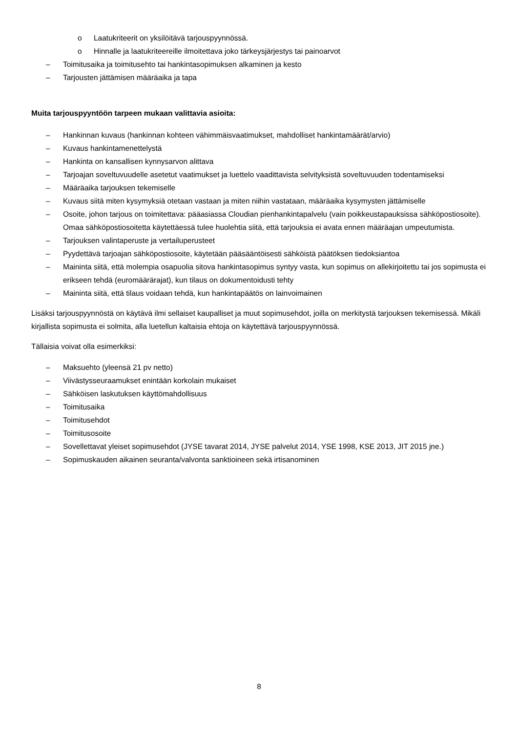o Laatukriteerit on yksilöitävä tarjouspyynnössä.
o Hinnalle ja laatukriteereille ilmoitettava joko tärkeysjärjestys tai painoarvot
– Toimitusaika ja toimitusehto tai hankintasopimuksen alkaminen ja kesto
– Tarjousten jättämisen määräaika ja tapa
Muita tarjouspyyntöön tarpeen mukaan valittavia asioita:
– Hankinnan kuvaus (hankinnan kohteen vähimmäisvaatimukset, mahdolliset hankintamäärät/arvio)
– Kuvaus hankintamenettelystä
– Hankinta on kansallisen kynnysarvon alittava
– Tarjoajan soveltuvuudelle asetetut vaatimukset ja luettelo vaadittavista selvityksistä soveltuvuuden todentamiseksi
– Määräaika tarjouksen tekemiselle
– Kuvaus siitä miten kysymyksiä otetaan vastaan ja miten niihin vastataan, määräaika kysymysten jättämiselle
– Osoite, johon tarjous on toimitettava: pääasiassa Cloudian pienhankintapalvelu (vain poikkeustapauksissa sähköpostiosoite). Omaa sähköpostiosoitetta käytettäessä tulee huolehtia siitä, että tarjouksia ei avata ennen määräajan umpeutumista.
– Tarjouksen valintaperuste ja vertailuperusteet
– Pyydettävä tarjoajan sähköpostiosoite, käytetään pääsääntöisesti sähköistä päätöksen tiedoksiantoa
– Maininta siitä, että molempia osapuolia sitova hankintasopimus syntyy vasta, kun sopimus on allekirjoitettu tai jos sopimusta ei erikseen tehdä (euromäärärajat), kun tilaus on dokumentoidusti tehty
– Maininta siitä, että tilaus voidaan tehdä, kun hankintapäätös on lainvoimainen
Lisäksi tarjouspyynnöstä on käytävä ilmi sellaiset kaupalliset ja muut sopimusehdot, joilla on merkitystä tarjouksen tekemisessä. Mikäli kirjallista sopimusta ei solmita, alla luetellun kaltaisia ehtoja on käytettävä tarjouspyynnössä.
Tällaisia voivat olla esimerkiksi:
– Maksuehto (yleensä 21 pv netto)
– Viivästysseuraamukset enintään korkolain mukaiset
– Sähköisen laskutuksen käyttömahdollisuus
– Toimitusaika
– Toimitusehdot
– Toimitusosoite
– Sovellettavat yleiset sopimusehdot (JYSE tavarat 2014, JYSE palvelut 2014, YSE 1998, KSE 2013, JIT 2015 jne.)
– Sopimuskauden aikainen seuranta/valvonta sanktioineen sekä irtisanominen
8